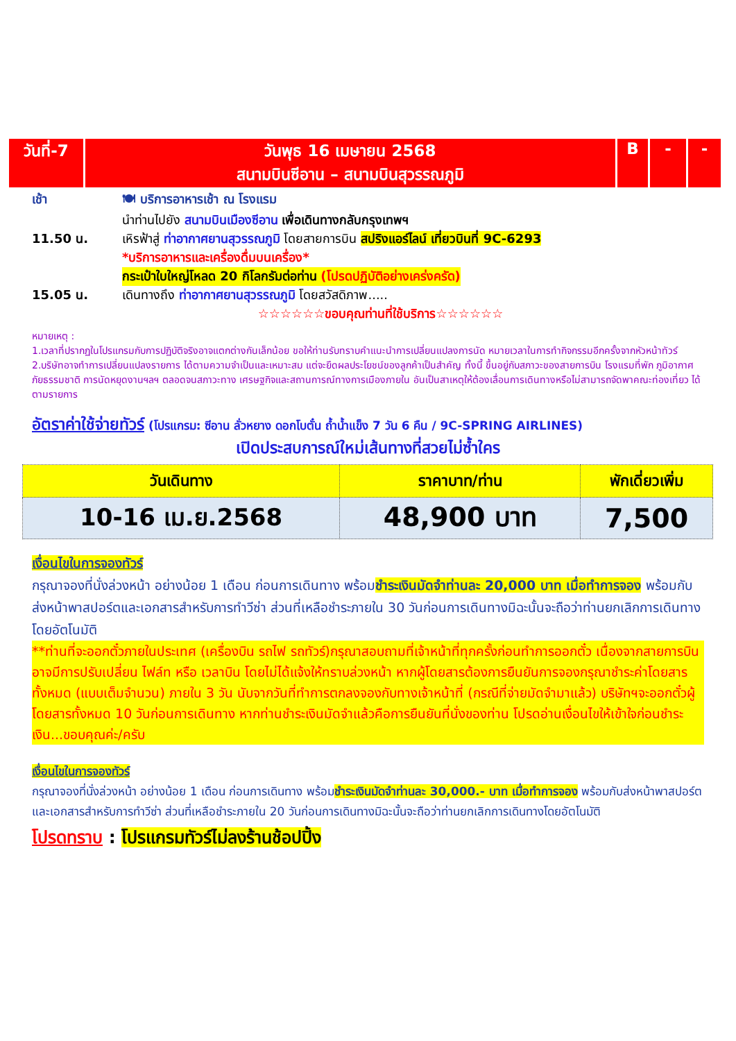| วันที่-7 | วันพุธ 16 เมษายน 2568 สนามบินซีอาน – สนามบินสุวรรณภูมิ | B | - | - |
เช้า 🍽 บริการอาหารเช้า ณ โรงแรม
นำท่านไปยัง สนามบินเมืองซีอาน เพื่อเดินทางกลับกรุงเทพฯ
11.50 น. เหิรฟ้าสู่ ท่าอากาศยานสุวรรณภูมิ โดยสายการบิน สปริงแอร์ไลน์ เที่ยวบินที่ 9C-6293
*บริการอาหารและเครื่องดื่มบนเครื่อง*
กระเป๋าใบใหญ่โหลด 20 กิโลกรัมต่อท่าน (โปรดปฏิบัติอย่างเคร่งครัด)
15.05 น. เดินทางถึง ท่าอากาศยานสุวรรณภูมิ โดยสวัสดิภาพ.....
☆☆☆☆☆☆ขอบคุณท่านที่ใช้บริการ☆☆☆☆☆☆
หมายเหตุ :
1.เวลาที่ปรากฏในโปรแกรมกับการปฏิบัติจริงอาจแตกต่างกันเล็กน้อย ขอให้ท่านรับทราบคำแนะนำการเปลี่ยนแปลงการนัด หมายเวลาในการทำกิจกรรมอีกครั้งจากหัวหน้าทัวร์
2.บริษัทอาจทำการเปลี่ยนแปลงรายการ ได้ตามความจำเป็นและเหมาะสม แต่จะยึดผลประโยชน์ของลูกค้าเป็นสำคัญ ทั้งนี้ ขึ้นอยู่กับสภาวะของสายการบิน โรงแรมที่พัก ภูมิอากาศ ภัยธรรมชาติ การนัดหยุดงานฯลฯ ตลอดจนสภาวะทาง เศรษฐกิจและสถานการณ์ทางการเมืองภายใน อันเป็นสาเหตุให้ต้องเลื่อนการเดินทางหรือไม่สามารถจัดพาคณะท่องเที่ยว ได้ตามรายการ
อัตราค่าใช้จ่ายทัวร์ (โปรแกรม: ซีอาน ลั่วหยาง ดอกโบตั๋น ถ้ำน้ำแข็ง 7 วัน 6 คืน / 9C-SPRING AIRLINES)
เปิดประสบการณ์ใหม่เส้นทางที่สวยไม่ซ้ำใคร
| วันเดินทาง | ราคาบาท/ท่าน | พักเดี่ยวเพิ่ม |
| --- | --- | --- |
| 10-16 เม.ย.2568 | 48,900 บาท | 7,500 |
เงื่อนไขในการจองทัวร์
กรุณาจองที่นั่งล่วงหน้า อย่างน้อย 1 เดือน ก่อนการเดินทาง พร้อมชำระเงินมัดจำท่านละ 20,000 บาท เมื่อทำการจอง พร้อมกับส่งหน้าพาสปอร์ตและเอกสารสำหรับการทำวีซ่า ส่วนที่เหลือชำระภายใน 30 วันก่อนการเดินทางมิฉะนั้นจะถือว่าท่านยกเลิกการเดินทางโดยอัตโนมัติ
**ท่านที่จะออกตั๋วภายในประเทศ (เครื่องบิน รถไฟ รถทัวร์)กรุณาสอบถามที่เจ้าหน้าที่ทุกครั้งก่อนทำการออกตั๋ว เนื่องจากสายการบินอาจมีการปรับเปลี่ยน ไฟล์ท หรือ เวลาบิน โดยไม่ได้แจ้งให้ทราบล่วงหน้า หากผู้โดยสารต้องการยืนยันการจองกรุณาชำระค่าโดยสารทั้งหมด (แบบเต็มจำนวน) ภายใน 3 วัน นับจากวันที่ทำการตกลงจองกับทางเจ้าหน้าที่ (กรณีที่จ่ายมัดจำมาแล้ว) บริษัทฯจะออกตั๋วผู้โดยสารทั้งหมด 10 วันก่อนการเดินทาง หากท่านชำระเงินมัดจำแล้วคือการยืนยันที่นั่งของท่าน โปรดอ่านเงื่อนไขให้เข้าใจก่อนชำระเงิน...ขอบคุณค่ะ/ครับ
เงื่อนไขในการจองทัวร์
กรุณาจองที่นั่งล่วงหน้า อย่างน้อย 1 เดือน ก่อนการเดินทาง พร้อมชำระเงินมัดจำท่านละ 30,000.- บาท เมื่อทำการจอง พร้อมกับส่งหน้าพาสปอร์ตและเอกสารสำหรับการทำวีซ่า ส่วนที่เหลือชำระภายใน 20 วันก่อนการเดินทางมิฉะนั้นจะถือว่าท่านยกเลิกการเดินทางโดยอัตโนมัติ
โปรดทราบ : โปรแกรมทัวร์ไม่ลงร้านช้อปปิ้ง